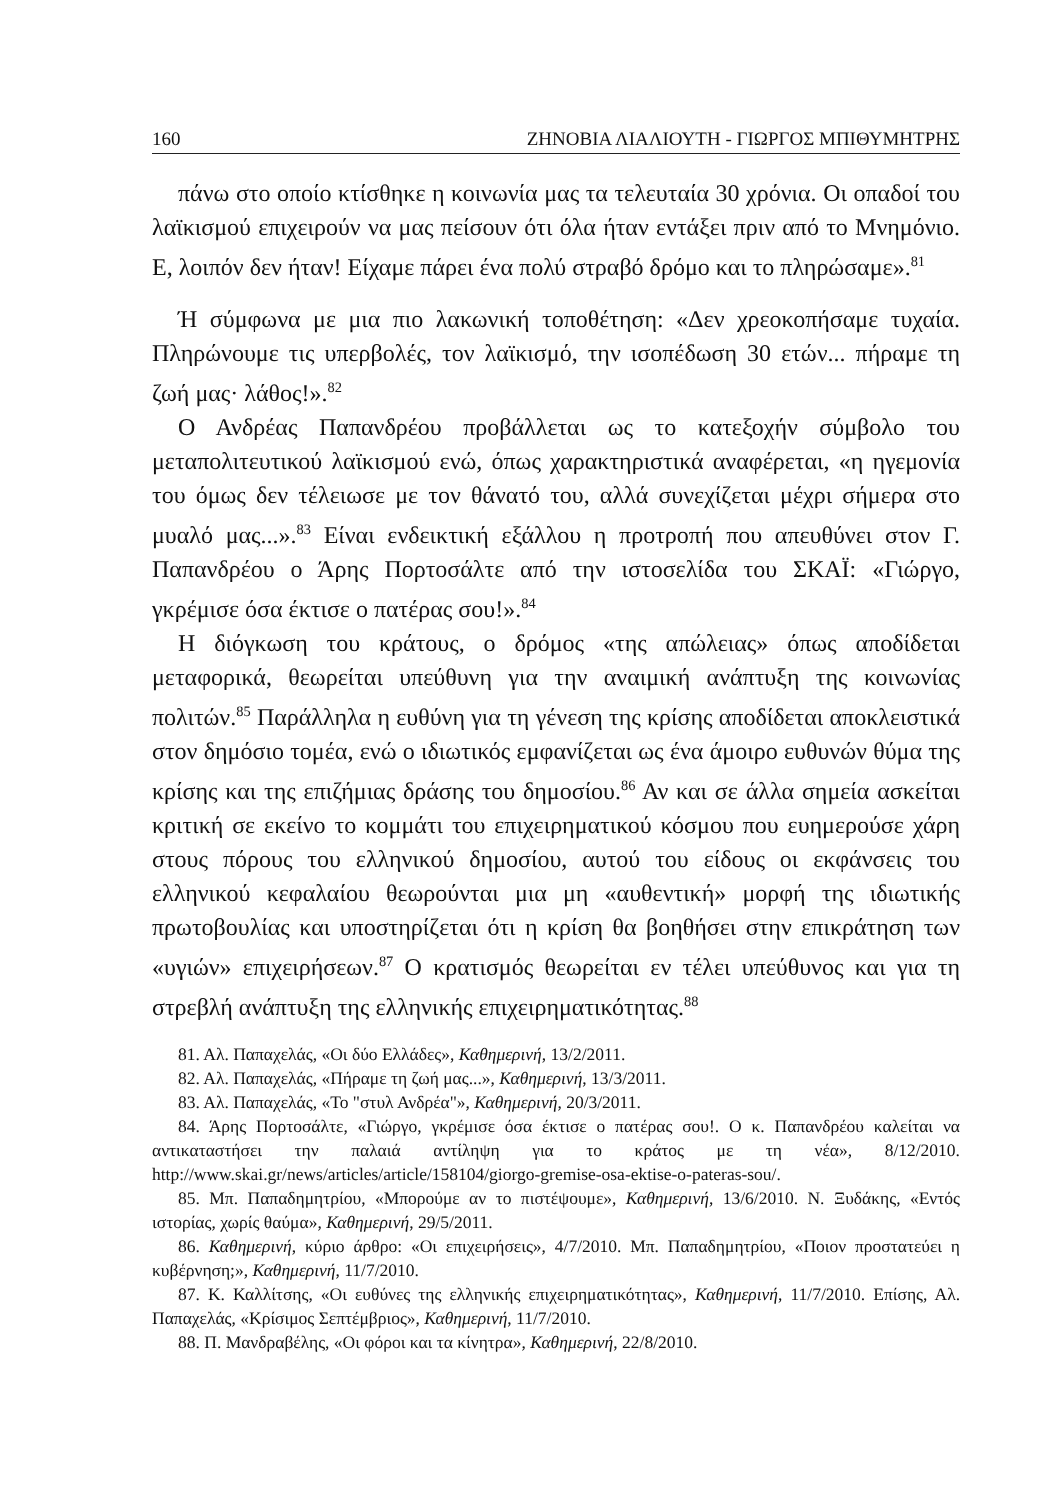160 ΖΗΝΟΒΙΑ ΛΙΑΛΙΟΥΤΗ - ΓΙΩΡΓΟΣ ΜΠΙΘΥΜΗΤΡΗΣ
πάνω στο οποίο κτίσθηκε η κοινωνία μας τα τελευταία 30 χρόνια. Οι οπαδοί του λαϊκισμού επιχειρούν να μας πείσουν ότι όλα ήταν εντάξει πριν από το Μνημόνιο. Ε, λοιπόν δεν ήταν! Είχαμε πάρει ένα πολύ στραβό δρόμο και το πληρώσαμε».<sup>81</sup>
Ή σύμφωνα με μια πιο λακωνική τοποθέτηση: «Δεν χρεοκοπήσαμε τυχαία. Πληρώνουμε τις υπερβολές, τον λαϊκισμό, την ισοπέδωση 30 ετών... πήραμε τη ζωή μας· λάθος!».<sup>82</sup>
Ο Ανδρέας Παπανδρέου προβάλλεται ως το κατεξοχήν σύμβολο του μεταπολιτευτικού λαϊκισμού ενώ, όπως χαρακτηριστικά αναφέρεται, «η ηγεμονία του όμως δεν τέλειωσε με τον θάνατό του, αλλά συνεχίζεται μέχρι σήμερα στο μυαλό μας...».<sup>83</sup> Είναι ενδεικτική εξάλλου η προτροπή που απευθύνει στον Γ. Παπανδρέου ο Άρης Πορτοσάλτε από την ιστοσελίδα του ΣΚΑΪ: «Γιώργο, γκρέμισε όσα έκτισε ο πατέρας σου!».<sup>84</sup>
Η διόγκωση του κράτους, ο δρόμος «της απώλειας» όπως αποδίδεται μεταφορικά, θεωρείται υπεύθυνη για την αναιμική ανάπτυξη της κοινωνίας πολιτών.<sup>85</sup> Παράλληλα η ευθύνη για τη γένεση της κρίσης αποδίδεται αποκλειστικά στον δημόσιο τομέα, ενώ ο ιδιωτικός εμφανίζεται ως ένα άμοιρο ευθυνών θύμα της κρίσης και της επιζήμιας δράσης του δημοσίου.<sup>86</sup> Αν και σε άλλα σημεία ασκείται κριτική σε εκείνο το κομμάτι του επιχειρηματικού κόσμου που ευημερούσε χάρη στους πόρους του ελληνικού δημοσίου, αυτού του είδους οι εκφάνσεις του ελληνικού κεφαλαίου θεωρούνται μια μη «αυθεντική» μορφή της ιδιωτικής πρωτοβουλίας και υποστηρίζεται ότι η κρίση θα βοηθήσει στην επικράτηση των «υγιών» επιχειρήσεων.<sup>87</sup> Ο κρατισμός θεωρείται εν τέλει υπεύθυνος και για τη στρεβλή ανάπτυξη της ελληνικής επιχειρηματικότητας.<sup>88</sup>
81. Αλ. Παπαχελάς, «Οι δύο Ελλάδες», Καθημερινή, 13/2/2011.
82. Αλ. Παπαχελάς, «Πήραμε τη ζωή μας...», Καθημερινή, 13/3/2011.
83. Αλ. Παπαχελάς, «Το "στυλ Ανδρέα"», Καθημερινή, 20/3/2011.
84. Άρης Πορτοσάλτε, «Γιώργο, γκρέμισε όσα έκτισε ο πατέρας σου!. Ο κ. Παπανδρέου καλείται να αντικαταστήσει την παλαιά αντίληψη για το κράτος με τη νέα», 8/12/2010. http://www.skai.gr/news/articles/article/158104/giorgo-gremise-osa-ektise-o-pateras-sou/.
85. Μπ. Παπαδημητρίου, «Μπορούμε αν το πιστέψουμε», Καθημερινή, 13/6/2010. Ν. Ξυδάκης, «Εντός ιστορίας, χωρίς θαύμα», Καθημερινή, 29/5/2011.
86. Καθημερινή, κύριο άρθρο: «Οι επιχειρήσεις», 4/7/2010. Μπ. Παπαδημητρίου, «Ποιον προστατεύει η κυβέρνηση;», Καθημερινή, 11/7/2010.
87. Κ. Καλλίτσης, «Οι ευθύνες της ελληνικής επιχειρηματικότητας», Καθημερινή, 11/7/2010. Επίσης, Αλ. Παπαχελάς, «Κρίσιμος Σεπτέμβριος», Καθημερινή, 11/7/2010.
88. Π. Μανδραβέλης, «Οι φόροι και τα κίνητρα», Καθημερινή, 22/8/2010.